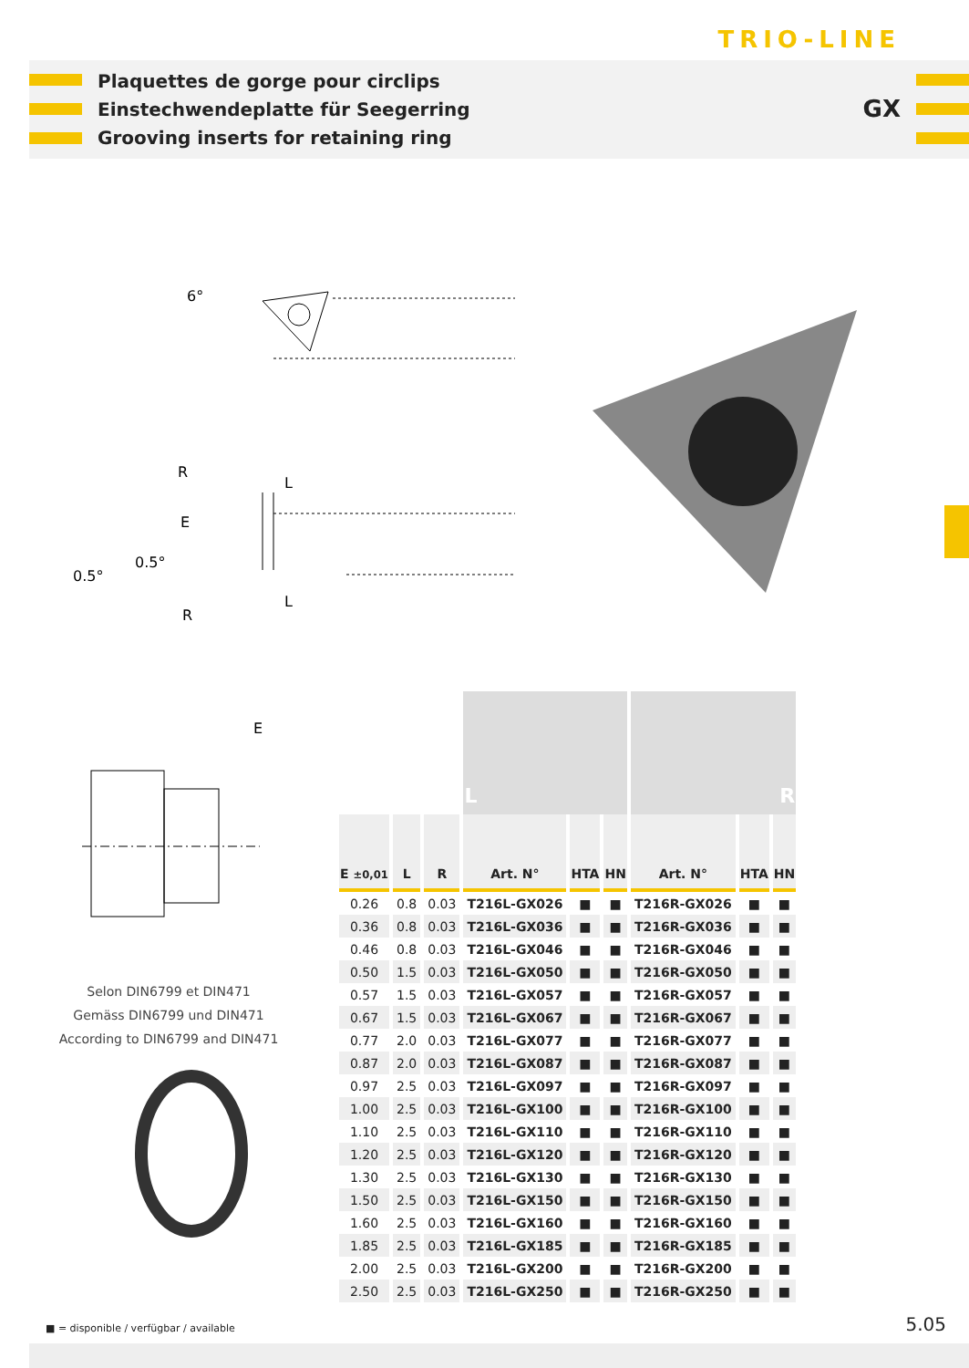TRIO-LINE
Plaquettes de gorge pour circlips
Einstechwendeplatte für Seegerring
Grooving inserts for retaining ring
GX
6°
R
E
0.5°
0.5°
R
L
L
E
Selon DIN6799 et DIN471
Gemäss DIN6799 und DIN471
According to DIN6799 and DIN471
| | | | L | | | R | | |
| E ±0,01 | L | R | Art. N° | HTA | HN | Art. N° | HTA | HN |
| 0.26 | 0.8 | 0.03 | T216L-GX026 | ■ | ■ | T216R-GX026 | ■ | ■ |
| 0.36 | 0.8 | 0.03 | T216L-GX036 | ■ | ■ | T216R-GX036 | ■ | ■ |
| 0.46 | 0.8 | 0.03 | T216L-GX046 | ■ | ■ | T216R-GX046 | ■ | ■ |
| 0.50 | 1.5 | 0.03 | T216L-GX050 | ■ | ■ | T216R-GX050 | ■ | ■ |
| 0.57 | 1.5 | 0.03 | T216L-GX057 | ■ | ■ | T216R-GX057 | ■ | ■ |
| 0.67 | 1.5 | 0.03 | T216L-GX067 | ■ | ■ | T216R-GX067 | ■ | ■ |
| 0.77 | 2.0 | 0.03 | T216L-GX077 | ■ | ■ | T216R-GX077 | ■ | ■ |
| 0.87 | 2.0 | 0.03 | T216L-GX087 | ■ | ■ | T216R-GX087 | ■ | ■ |
| 0.97 | 2.5 | 0.03 | T216L-GX097 | ■ | ■ | T216R-GX097 | ■ | ■ |
| 1.00 | 2.5 | 0.03 | T216L-GX100 | ■ | ■ | T216R-GX100 | ■ | ■ |
| 1.10 | 2.5 | 0.03 | T216L-GX110 | ■ | ■ | T216R-GX110 | ■ | ■ |
| 1.20 | 2.5 | 0.03 | T216L-GX120 | ■ | ■ | T216R-GX120 | ■ | ■ |
| 1.30 | 2.5 | 0.03 | T216L-GX130 | ■ | ■ | T216R-GX130 | ■ | ■ |
| 1.50 | 2.5 | 0.03 | T216L-GX150 | ■ | ■ | T216R-GX150 | ■ | ■ |
| 1.60 | 2.5 | 0.03 | T216L-GX160 | ■ | ■ | T216R-GX160 | ■ | ■ |
| 1.85 | 2.5 | 0.03 | T216L-GX185 | ■ | ■ | T216R-GX185 | ■ | ■ |
| 2.00 | 2.5 | 0.03 | T216L-GX200 | ■ | ■ | T216R-GX200 | ■ | ■ |
| 2.50 | 2.5 | 0.03 | T216L-GX250 | ■ | ■ | T216R-GX250 | ■ | ■ |
■ = disponible / verfügbar / available
5.05